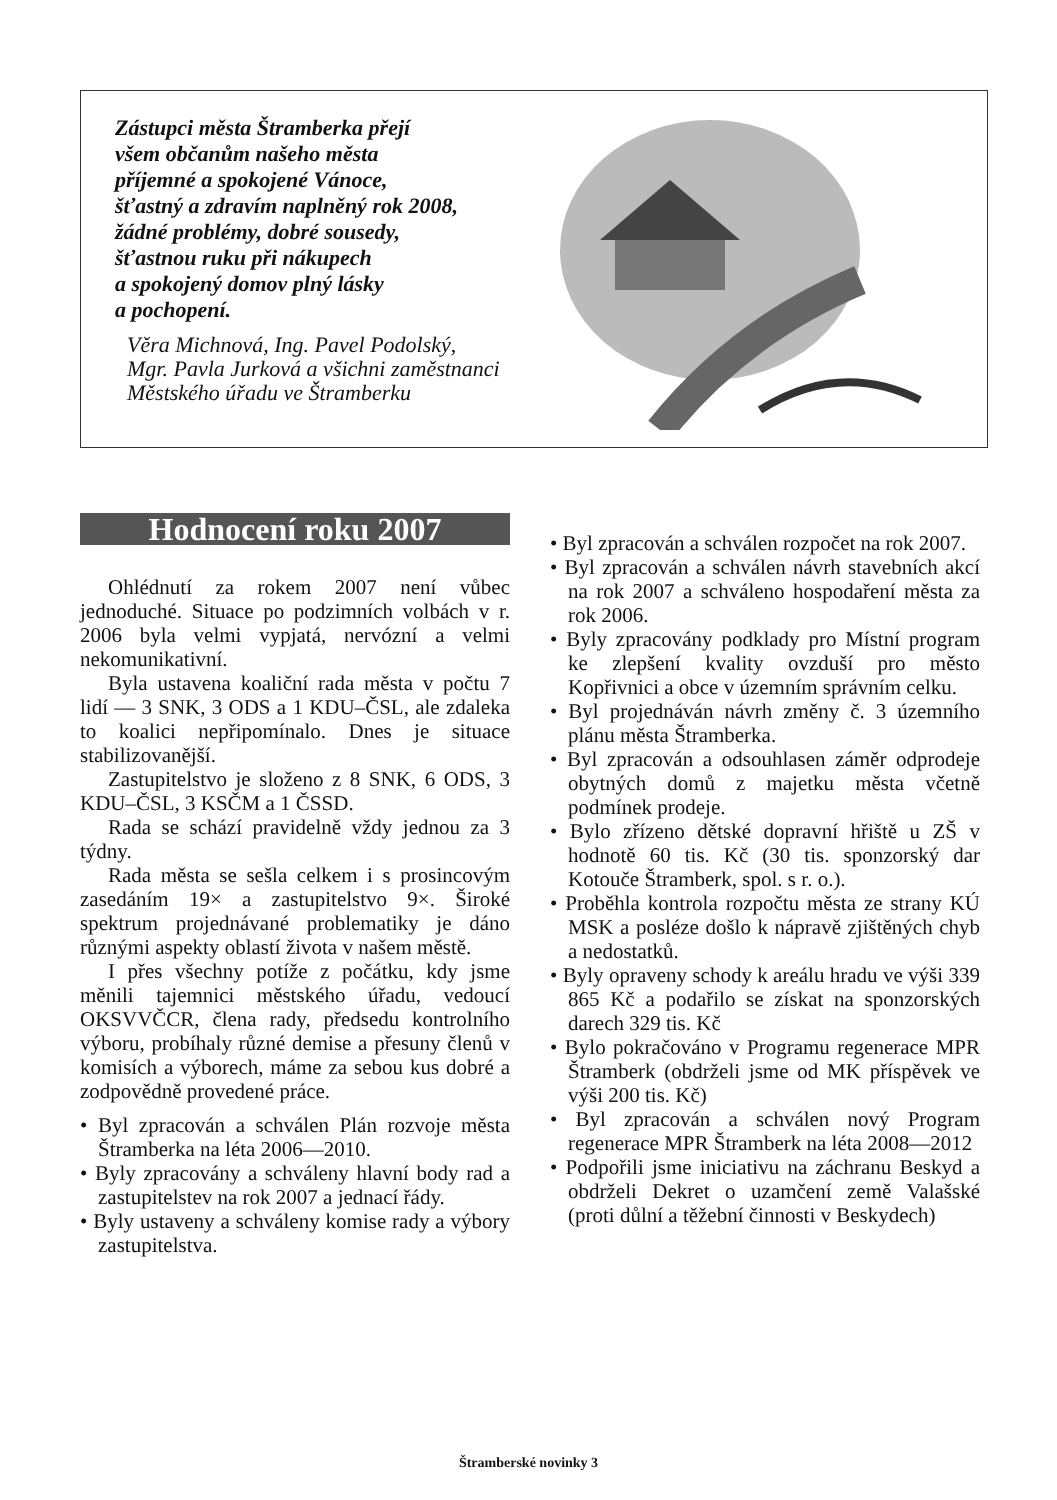Zástupci města Štramberka přejí
všem občanům našeho města
příjemné a spokojené Vánoce,
šťastný a zdravím naplněný rok 2008,
žádné problémy, dobré sousedy,
šťastnou ruku při nákupech
a spokojený domov plný lásky
a pochopení.
Věra Michnová, Ing. Pavel Podolský,
Mgr. Pavla Jurková a všichni zaměstnanci
Městského úřadu ve Štramberku
Hodnocení roku 2007
Ohlédnutí za rokem 2007 není vůbec jednoduché. Situace po podzimních volbách v r. 2006 byla velmi vypjatá, nervózní a velmi nekomunikativní.
Byla ustavena koaliční rada města v počtu 7 lidí — 3 SNK, 3 ODS a 1 KDU–ČSL, ale zdaleka to koalici nepřipomínalo. Dnes je situace stabilizovanější.
Zastupitelstvo je složeno z 8 SNK, 6 ODS, 3 KDU–ČSL, 3 KSČM a 1 ČSSD.
Rada se schází pravidelně vždy jednou za 3 týdny.
Rada města se sešla celkem i s prosincovým zasedáním 19× a zastupitelstvo 9×. Široké spektrum projednávané problematiky je dáno různými aspekty oblastí života v našem městě.
I přes všechny potíže z počátku, kdy jsme měnili tajemnici městského úřadu, vedoucí OKSVVČCR, člena rady, předsedu kontrolního výboru, probíhaly různé demise a přesuny členů v komisích a výborech, máme za sebou kus dobré a zodpovědně provedené práce.
• Byl zpracován a schválen Plán rozvoje města Štramberka na léta 2006—2010.
• Byly zpracovány a schváleny hlavní body rad a zastupitelstev na rok 2007 a jednací řády.
• Byly ustaveny a schváleny komise rady a výbory zastupitelstva.
• Byl zpracován a schválen rozpočet na rok 2007.
• Byl zpracován a schválen návrh stavebních akcí na rok 2007 a schváleno hospodaření města za rok 2006.
• Byly zpracovány podklady pro Místní program ke zlepšení kvality ovzduší pro město Kopřivnici a obce v územním správním celku.
• Byl projednáván návrh změny č. 3 územního plánu města Štramberka.
• Byl zpracován a odsouhlasen záměr odprodeje obytných domů z majetku města včetně podmínek prodeje.
• Bylo zřízeno dětské dopravní hřiště u ZŠ v hodnotě 60 tis. Kč (30 tis. sponzorský dar Kotouče Štramberk, spol. s r. o.).
• Proběhla kontrola rozpočtu města ze strany KÚ MSK a posléze došlo k nápravě zjištěných chyb a nedostatků.
• Byly opraveny schody k areálu hradu ve výši 339 865 Kč a podařilo se získat na sponzorských darech 329 tis. Kč
• Bylo pokračováno v Programu regenerace MPR Štramberk (obdrželi jsme od MK příspěvek ve výši 200 tis. Kč)
• Byl zpracován a schválen nový Program regenerace MPR Štramberk na léta 2008—2012
• Podpořili jsme iniciativu na záchranu Beskyd a obdrželi Dekret o uzamčení země Valašské (proti důlní a těžební činnosti v Beskydech)
Štramberské novinky 3